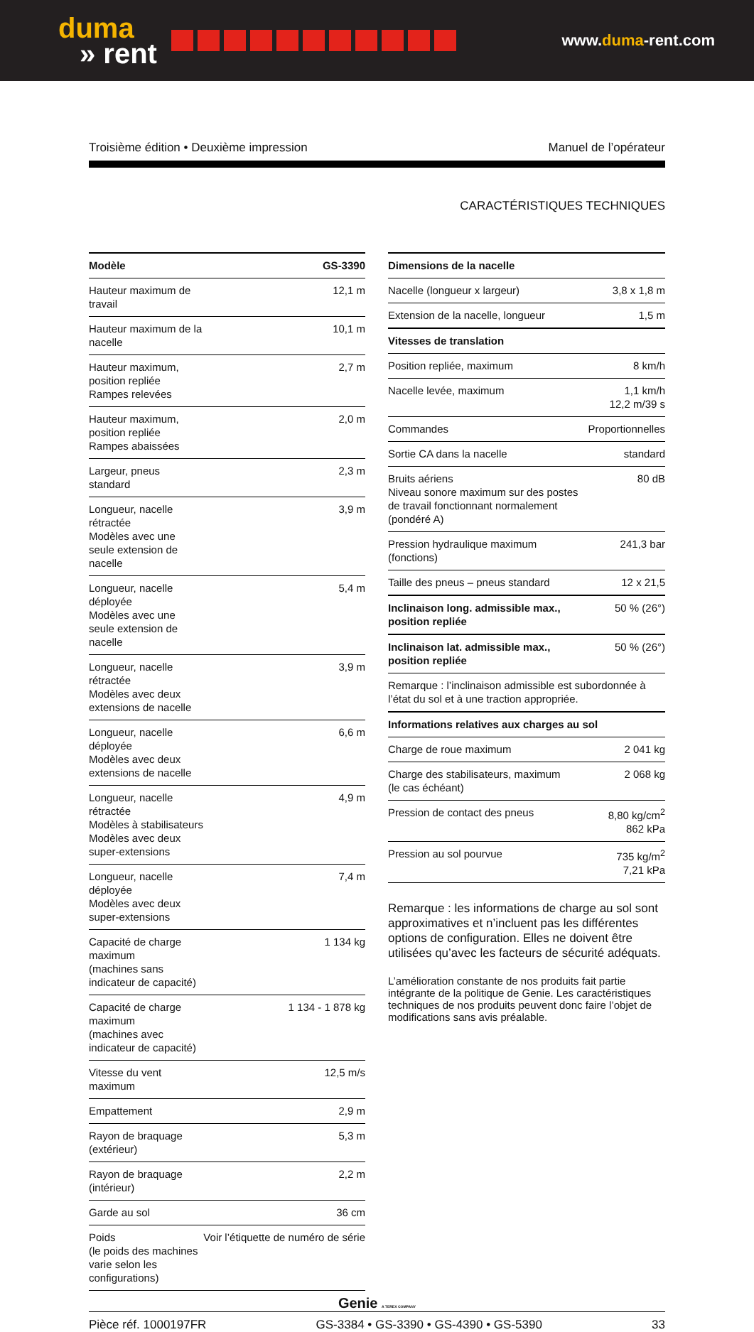duma
» rent
www.duma-rent.com
Troisième édition • Deuxième impression Manuel de l’opérateur
CARACTÉRISTIQUES TECHNIQUES
| Modèle | GS-3390 |
| --- | --- |
| Hauteur maximum de travail | 12,1 m |
| Hauteur maximum de la nacelle | 10,1 m |
| Hauteur maximum, position repliée Rampes relevées | 2,7 m |
| Hauteur maximum, position repliée Rampes abaissées | 2,0 m |
| Largeur, pneus standard | 2,3 m |
| Longueur, nacelle rétractée Modèles avec une seule extension de nacelle | 3,9 m |
| Longueur, nacelle déployée Modèles avec une seule extension de nacelle | 5,4 m |
| Longueur, nacelle rétractée Modèles avec deux extensions de nacelle | 3,9 m |
| Longueur, nacelle déployée Modèles avec deux extensions de nacelle | 6,6 m |
| Longueur, nacelle rétractée Modèles à stabilisateurs Modèles avec deux super-extensions | 4,9 m |
| Longueur, nacelle déployée Modèles avec deux super-extensions | 7,4 m |
| Capacité de charge maximum (machines sans indicateur de capacité) | 1 134 kg |
| Capacité de charge maximum (machines avec indicateur de capacité) | 1 134 - 1 878 kg |
| Vitesse du vent maximum | 12,5 m/s |
| Empattement | 2,9 m |
| Rayon de braquage (extérieur) | 5,3 m |
| Rayon de braquage (intérieur) | 2,2 m |
| Garde au sol | 36 cm |
| Poids (le poids des machines varie selon les configurations) | Voir l’étiquette de numéro de série |
| Dimensions de la nacelle | |
| --- | --- |
| Nacelle (longueur x largeur) | 3,8 x 1,8 m |
| Extension de la nacelle, longueur | 1,5 m |
| Vitesses de translation | |
| Position repliée, maximum | 8 km/h |
| Nacelle levée, maximum | 1,1 km/h 12,2 m/39 s |
| Commandes | Proportionnelles |
| Sortie CA dans la nacelle | standard |
| Bruits aériens Niveau sonore maximum sur des postes de travail fonctionnant normalement (pondéré A) | 80 dB |
| Pression hydraulique maximum (fonctions) | 241,3 bar |
| Taille des pneus – pneus standard | 12 x 21,5 |
| Inclinaison long. admissible max., position repliée | 50 % (26°) |
| Inclinaison lat. admissible max., position repliée | 50 % (26°) |
| Remarque : l’inclinaison admissible est subordonnée à l’état du sol et à une traction appropriée. | |
| Informations relatives aux charges au sol | |
| Charge de roue maximum | 2 041 kg |
| Charge des stabilisateurs, maximum (le cas échéant) | 2 068 kg |
| Pression de contact des pneus | 8,80 kg/cm<sup>2</sup> 862 kPa |
| Pression au sol pourvue | 735 kg/m<sup>2</sup> 7,21 kPa |
Remarque : les informations de charge au sol sont approximatives et n’incluent pas les différentes options de configuration. Elles ne doivent être utilisées qu’avec les facteurs de sécurité adéquats.
L’amélioration constante de nos produits fait partie intégrante de la politique de Genie. Les caractéristiques techniques de nos produits peuvent donc faire l’objet de modifications sans avis préalable.
Genie A TEREX COMPANY
Pièce réf. 1000197FR GS-3384 • GS-3390 • GS-4390 • GS-5390 33